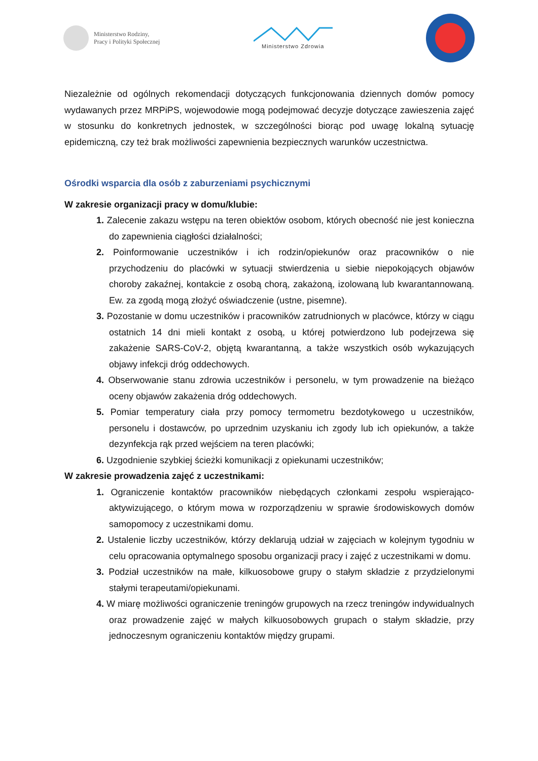Ministerstwo Rodziny,
Pracy i Polityki Społecznej
Ministerstwo Zdrowia
Niezależnie od ogólnych rekomendacji dotyczących funkcjonowania dziennych domów pomocy wydawanych przez MRPiPS, wojewodowie mogą podejmować decyzje dotyczące zawieszenia zajęć w stosunku do konkretnych jednostek, w szczególności biorąc pod uwagę lokalną sytuację epidemiczną, czy też brak możliwości zapewnienia bezpiecznych warunków uczestnictwa.
Ośrodki wsparcia dla osób z zaburzeniami psychicznymi
W zakresie organizacji pracy w domu/klubie:
1. Zalecenie zakazu wstępu na teren obiektów osobom, których obecność nie jest konieczna do zapewnienia ciągłości działalności;
2. Poinformowanie uczestników i ich rodzin/opiekunów oraz pracowników o nie przychodzeniu do placówki w sytuacji stwierdzenia u siebie niepokojących objawów choroby zakaźnej, kontakcie z osobą chorą, zakażoną, izolowaną lub kwarantannowaną. Ew. za zgodą mogą złożyć oświadczenie (ustne, pisemne).
3. Pozostanie w domu uczestników i pracowników zatrudnionych w placówce, którzy w ciągu ostatnich 14 dni mieli kontakt z osobą, u której potwierdzono lub podejrzewa się zakażenie SARS-CoV-2, objętą kwarantanną, a także wszystkich osób wykazujących objawy infekcji dróg oddechowych.
4. Obserwowanie stanu zdrowia uczestników i personelu, w tym prowadzenie na bieżąco oceny objawów zakażenia dróg oddechowych.
5. Pomiar temperatury ciała przy pomocy termometru bezdotykowego u uczestników, personelu i dostawców, po uprzednim uzyskaniu ich zgody lub ich opiekunów, a także dezynfekcja rąk przed wejściem na teren placówki;
6. Uzgodnienie szybkiej ścieżki komunikacji z opiekunami uczestników;
W zakresie prowadzenia zajęć z uczestnikami:
1. Ograniczenie kontaktów pracowników niebędących członkami zespołu wspierająco-aktywizującego, o którym mowa w rozporządzeniu w sprawie środowiskowych domów samopomocy z uczestnikami domu.
2. Ustalenie liczby uczestników, którzy deklarują udział w zajęciach w kolejnym tygodniu w celu opracowania optymalnego sposobu organizacji pracy i zajęć z uczestnikami w domu.
3. Podział uczestników na małe, kilkuosobowe grupy o stałym składzie z przydzielonymi stałymi terapeutami/opiekunami.
4. W miarę możliwości ograniczenie treningów grupowych na rzecz treningów indywidualnych oraz prowadzenie zajęć w małych kilkuosobowych grupach o stałym składzie, przy jednoczesnym ograniczeniu kontaktów między grupami.